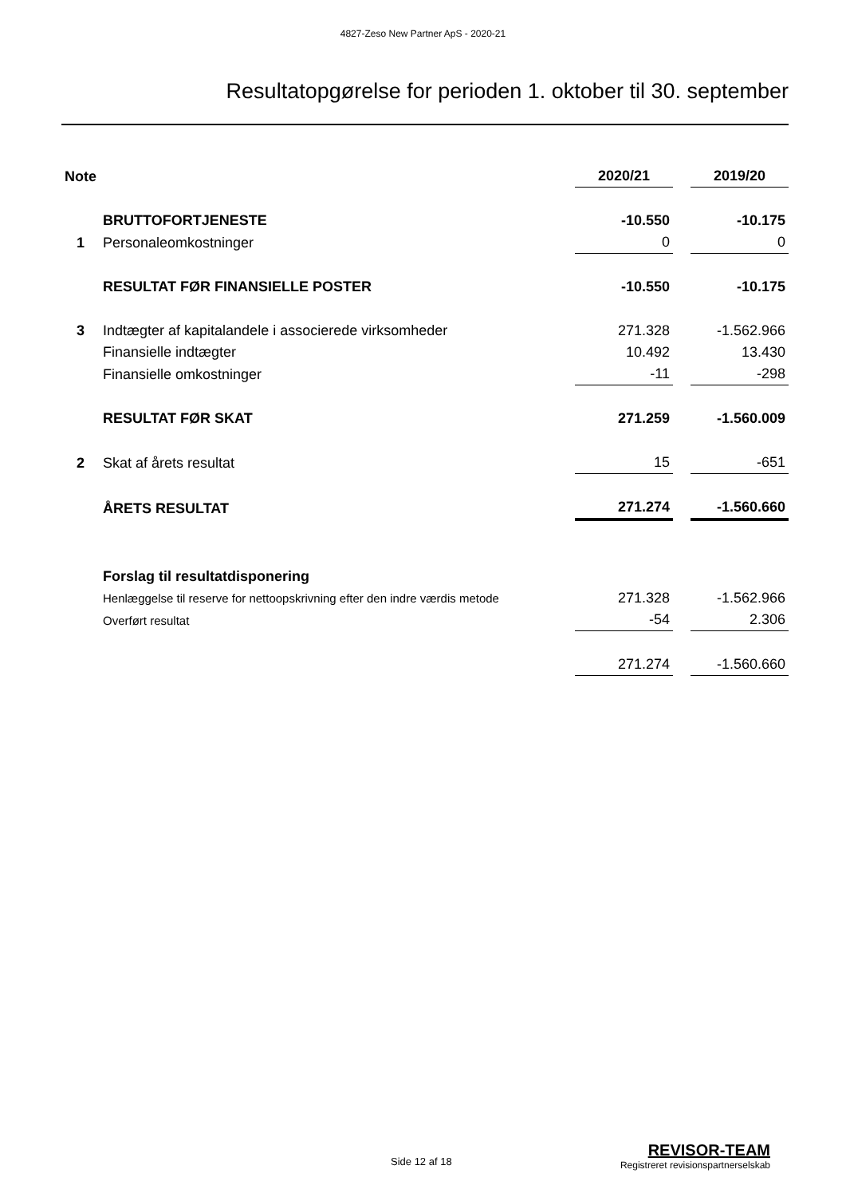4827-Zeso New Partner ApS - 2020-21
Resultatopgørelse for perioden 1. oktober til 30. september
| Note | | 2020/21 | | 2019/20 |
| | BRUTTOFORTJENESTE | -10.550 | | -10.175 |
| 1 | Personaleomkostninger | 0 | | 0 |
| | RESULTAT FØR FINANSIELLE POSTER | -10.550 | | -10.175 |
| 3 | Indtægter af kapitalandele i associerede virksomheder | 271.328 | | -1.562.966 |
| | Finansielle indtægter | 10.492 | | 13.430 |
| | Finansielle omkostninger | -11 | | -298 |
| | RESULTAT FØR SKAT | 271.259 | | -1.560.009 |
| 2 | Skat af årets resultat | 15 | | -651 |
| | ÅRETS RESULTAT | 271.274 | | -1.560.660 |
| | Forslag til resultatdisponering | | | |
| | Henlæggelse til reserve for nettoopskrivning efter den indre værdis metode | 271.328 | | -1.562.966 |
| | Overført resultat | -54 | | 2.306 |
| | | 271.274 | | -1.560.660 |
Side 12 af 18
REVISOR-TEAM
Registreret revisionspartnerselskab